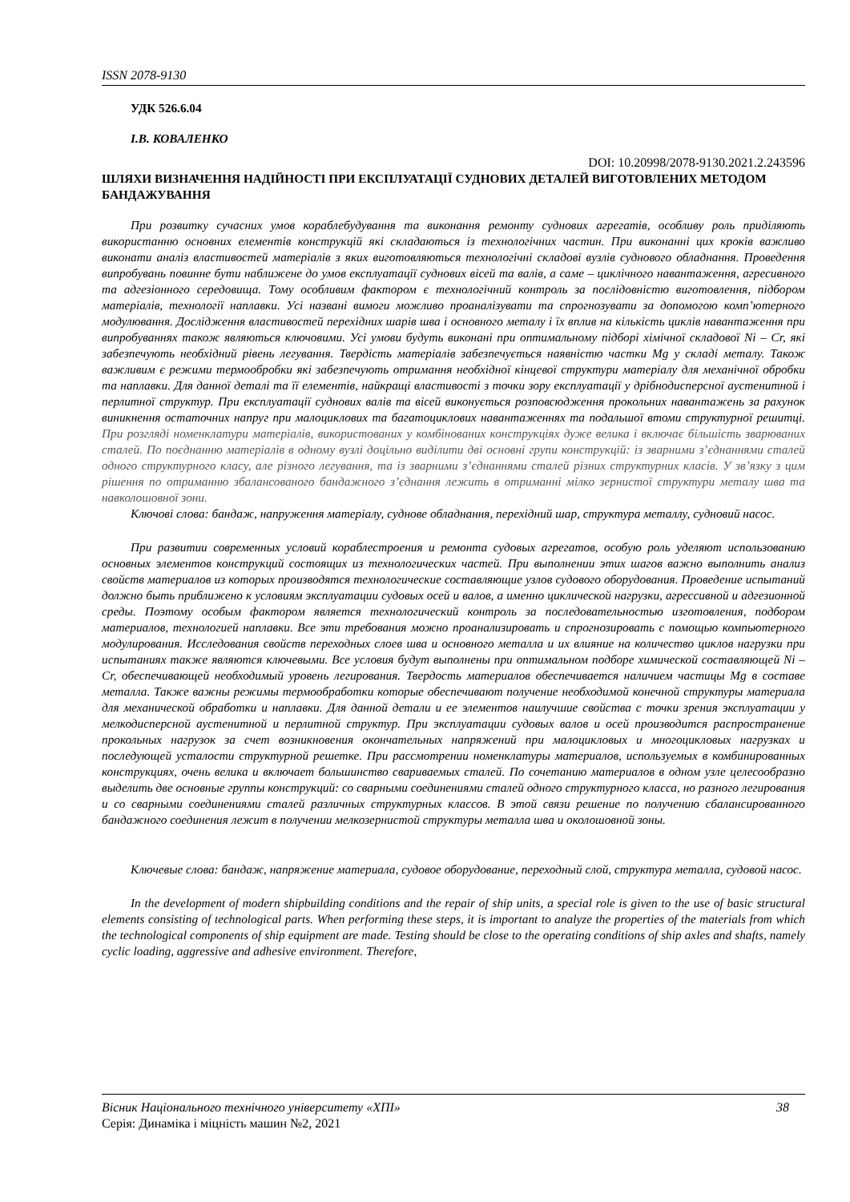ISSN 2078-9130
УДК 526.6.04
І.В. КОВАЛЕНКО
DOI: 10.20998/2078-9130.2021.2.243596
ШЛЯХИ ВИЗНАЧЕННЯ НАДІЙНОСТІ ПРИ ЕКСПЛУАТАЦІЇ СУДНОВИХ ДЕТАЛЕЙ ВИГОТОВЛЕНИХ МЕТОДОМ БАНДАЖУВАННЯ
При розвитку сучасних умов кораблебудування та виконання ремонту суднових агрегатів, особливу роль приділяють використанню основних елементів конструкцій які складаються із технологічних частин. При виконанні цих кроків важливо виконати аналіз властивостей матеріалів з яких виготовляються технологічні складові вузлів суднового обладнання. Проведення випробувань повинне бути наближене до умов експлуатації суднових вісей та валів, а саме – циклічного навантаження, агресивного та адгезіонного середовища. Тому особливим фактором є технологічний контроль за послідовністю виготовлення, підбором матеріалів, технології наплавки. Усі названі вимоги можливо проаналізувати та спрогнозувати за допомогою комп’ютерного модулювання. Дослідження властивостей перехідних шарів шва і основного металу і їх вплив на кількість циклів навантаження при випробуваннях також являються ключовими. Усі умови будуть виконані при оптимальному підборі хімічної складової Ni – Cr, які забезпечують необхідний рівень легування. Твердість матеріалів забезпечується наявністю частки Mg у складі металу. Також важливим є режими термообробки які забезпечують отримання необхідної кінцевої структури матеріалу для механічної обробки та наплавки. Для данної деталі та її елементів, найкращі властивості з точки зору експлуатації у дрібнодисперсної аустенитной і перлитної структур. При експлуатації суднових валів та вісей виконується розповсюдження прокольних навантажень за рахунок виникнення остаточних напруг при малоциклових та багатоциклових навантаженнях та подальшої втоми структурної решитці. При розгляді номенклатури матеріалів, використованих у комбінованих конструкціях дуже велика і включає більшість зварюваних сталей. По поєднанню матеріалів в одному вузлі доцільно виділити дві основні групи конструкцій: із зварними з’єднаннями сталей одного структурного класу, але різного легування, та із зварними з’єднаннями сталей різних структурних класів. У зв’язку з цим рішення по отриманню збалансованого бандажного з’єднання лежить в отриманні мілко зернистої структури металу шва та навколошовної зони.
Ключові слова: бандаж, напруження матеріалу, суднове обладнання, перехідний шар, структура металлу, судновий насос.
При развитии современных условий кораблестроения и ремонта судовых агрегатов, особую роль уделяют использованию основных элементов конструкций состоящих из технологических частей. При выполнении этих шагов важно выполнить анализ свойств материалов из которых производятся технологические составляющие узлов судового оборудования. Проведение испытаний должно быть приближено к условиям эксплуатации судовых осей и валов, а именно циклической нагрузки, агрессивной и адгезионной среды. Поэтому особым фактором является технологический контроль за последовательностью изготовления, подбором материалов, технологией наплавки. Все эти требования можно проанализировать и спрогнозировать с помощью компьютерного модулирования. Исследования свойств переходных слоев шва и основного металла и их влияние на количество циклов нагрузки при испытаниях также являются ключевыми. Все условия будут выполнены при оптимальном подборе химической составляющей Ni – Cr, обеспечивающей необходимый уровень легирования. Твердость материалов обеспечивается наличием частицы Mg в составе металла. Также важны режимы термообработки которые обеспечивают получение необходимой конечной структуры материала для механической обработки и наплавки. Для данной детали и ее элементов наилучшие свойства с точки зрения эксплуатации у мелкодисперсной аустенитной и перлитной структур. При эксплуатации судовых валов и осей производится распространение прокольных нагрузок за счет возникновения окончательных напряжений при малоцикловых и многоцикловых нагрузках и последующей усталости структурной решетке. При рассмотрении номенклатуры материалов, используемых в комбинированных конструкциях, очень велика и включает большинство свариваемых сталей. По сочетанию материалов в одном узле целесообразно выделить две основные группы конструкций: со сварными соединениями сталей одного структурного класса, но разного легирования и со сварными соединениями сталей различных структурных классов. В этой связи решение по получению сбалансированного бандажного соединения лежит в получении мелкозернистой структуры металла шва и околошовной зоны.
Ключевые слова: бандаж, напряжение материала, судовое оборудование, переходный слой, структура металла, судовой насос.
In the development of modern shipbuilding conditions and the repair of ship units, a special role is given to the use of basic structural elements consisting of technological parts. When performing these steps, it is important to analyze the properties of the materials from which the technological components of ship equipment are made. Testing should be close to the operating conditions of ship axles and shafts, namely cyclic loading, aggressive and adhesive environment. Therefore,
Вісник Національного технічного університету «ХПІ» 38
Серія: Динаміка і міцність машин №2, 2021